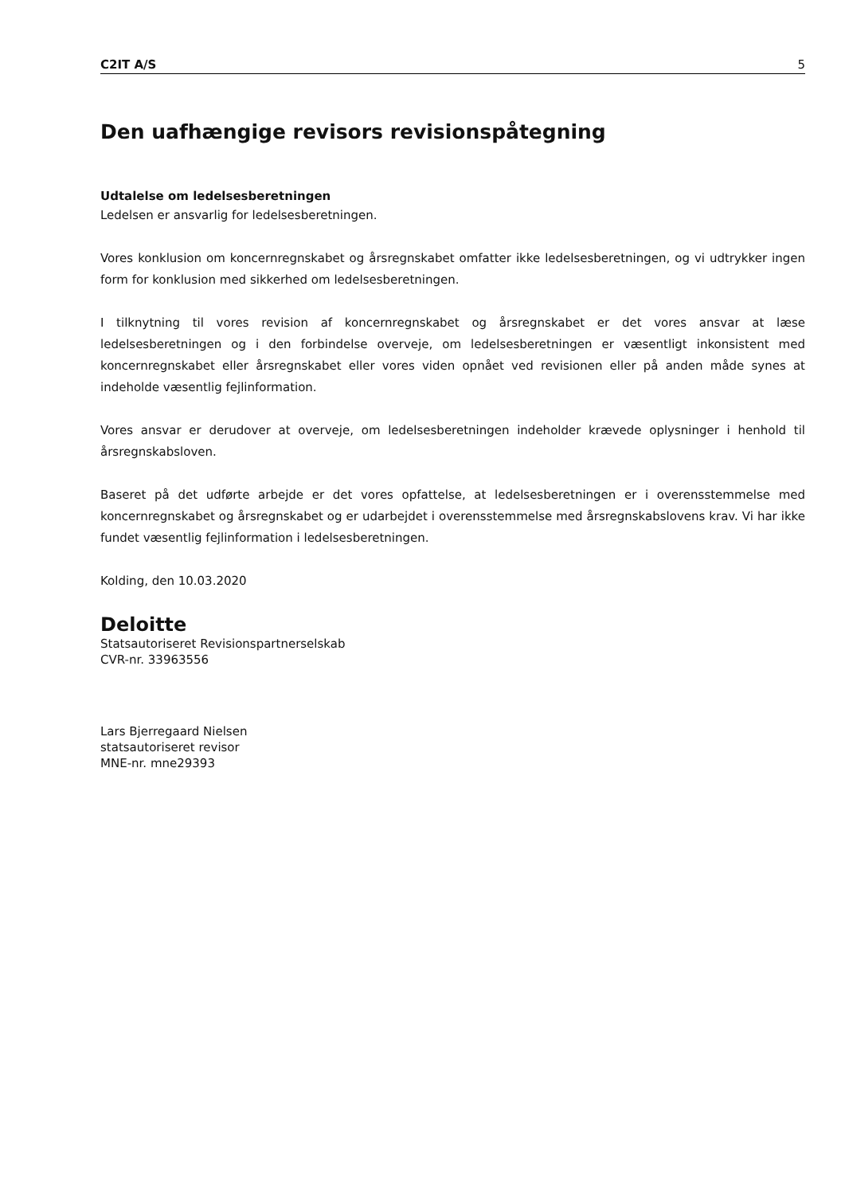C2IT A/S 5
Den uafhængige revisors revisionspåtegning
Udtalelse om ledelsesberetningen
Ledelsen er ansvarlig for ledelsesberetningen.
Vores konklusion om koncernregnskabet og årsregnskabet omfatter ikke ledelsesberetningen, og vi udtrykker ingen form for konklusion med sikkerhed om ledelsesberetningen.
I tilknytning til vores revision af koncernregnskabet og årsregnskabet er det vores ansvar at læse ledelsesberetningen og i den forbindelse overveje, om ledelsesberetningen er væsentligt inkonsistent med koncernregnskabet eller årsregnskabet eller vores viden opnået ved revisionen eller på anden måde synes at indeholde væsentlig fejlinformation.
Vores ansvar er derudover at overveje, om ledelsesberetningen indeholder krævede oplysninger i henhold til årsregnskabsloven.
Baseret på det udførte arbejde er det vores opfattelse, at ledelsesberetningen er i overensstemmelse med koncernregnskabet og årsregnskabet og er udarbejdet i overensstemmelse med årsregnskabslovens krav. Vi har ikke fundet væsentlig fejlinformation i ledelsesberetningen.
Kolding, den 10.03.2020
Deloitte
Statsautoriseret Revisionspartnerselskab
CVR-nr. 33963556
Lars Bjerregaard Nielsen
statsautoriseret revisor
MNE-nr. mne29393